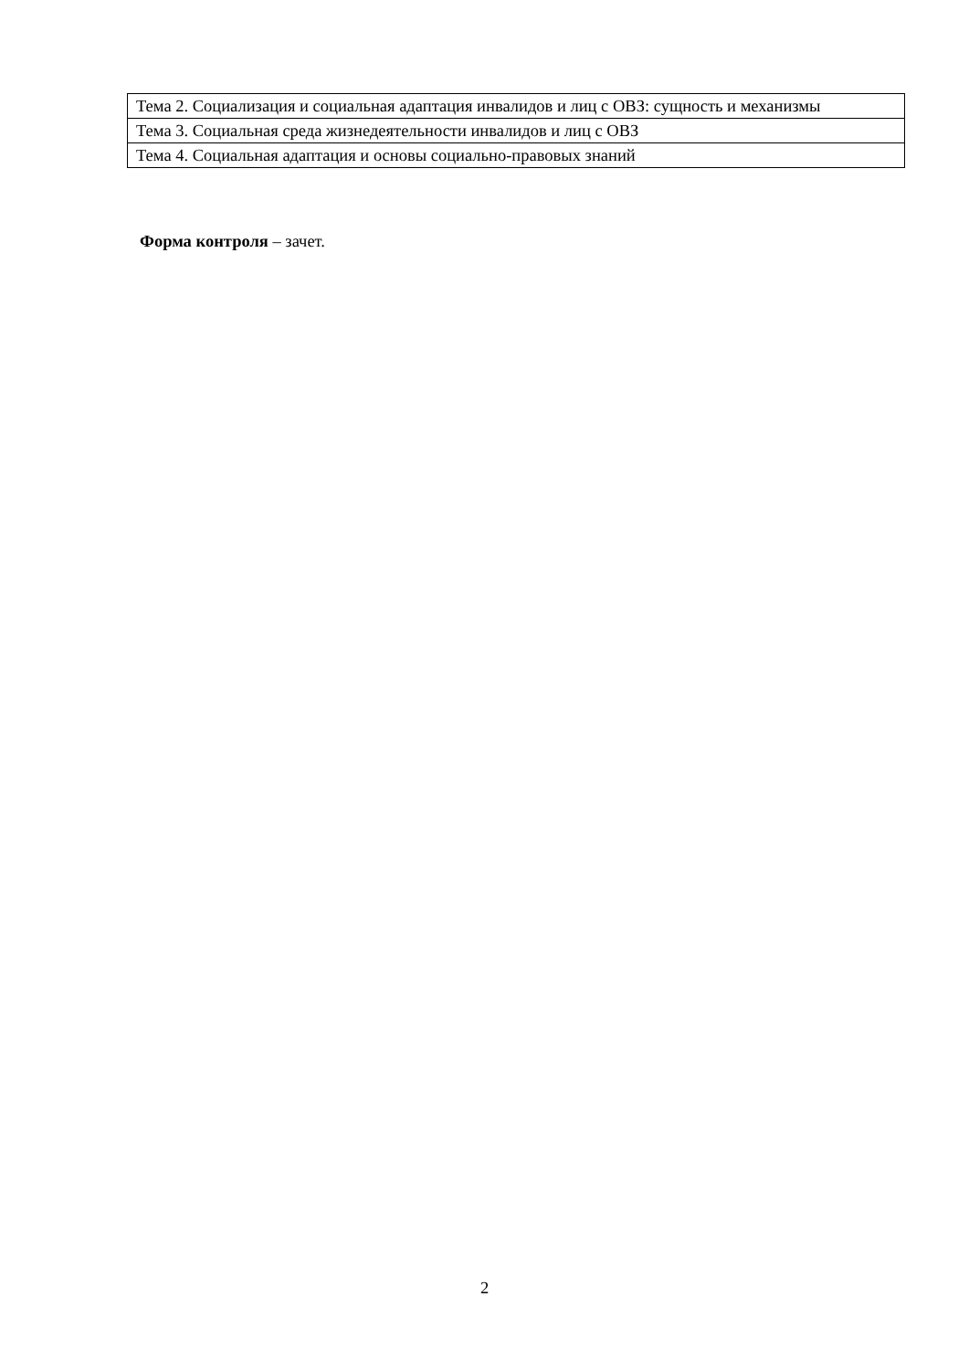| Тема 2. Социализация и социальная адаптация инвалидов и лиц с ОВЗ: сущность и механизмы |
| Тема 3. Социальная среда жизнедеятельности инвалидов и лиц с ОВЗ |
| Тема 4. Социальная адаптация и основы социально-правовых знаний |
Форма контроля – зачет.
2